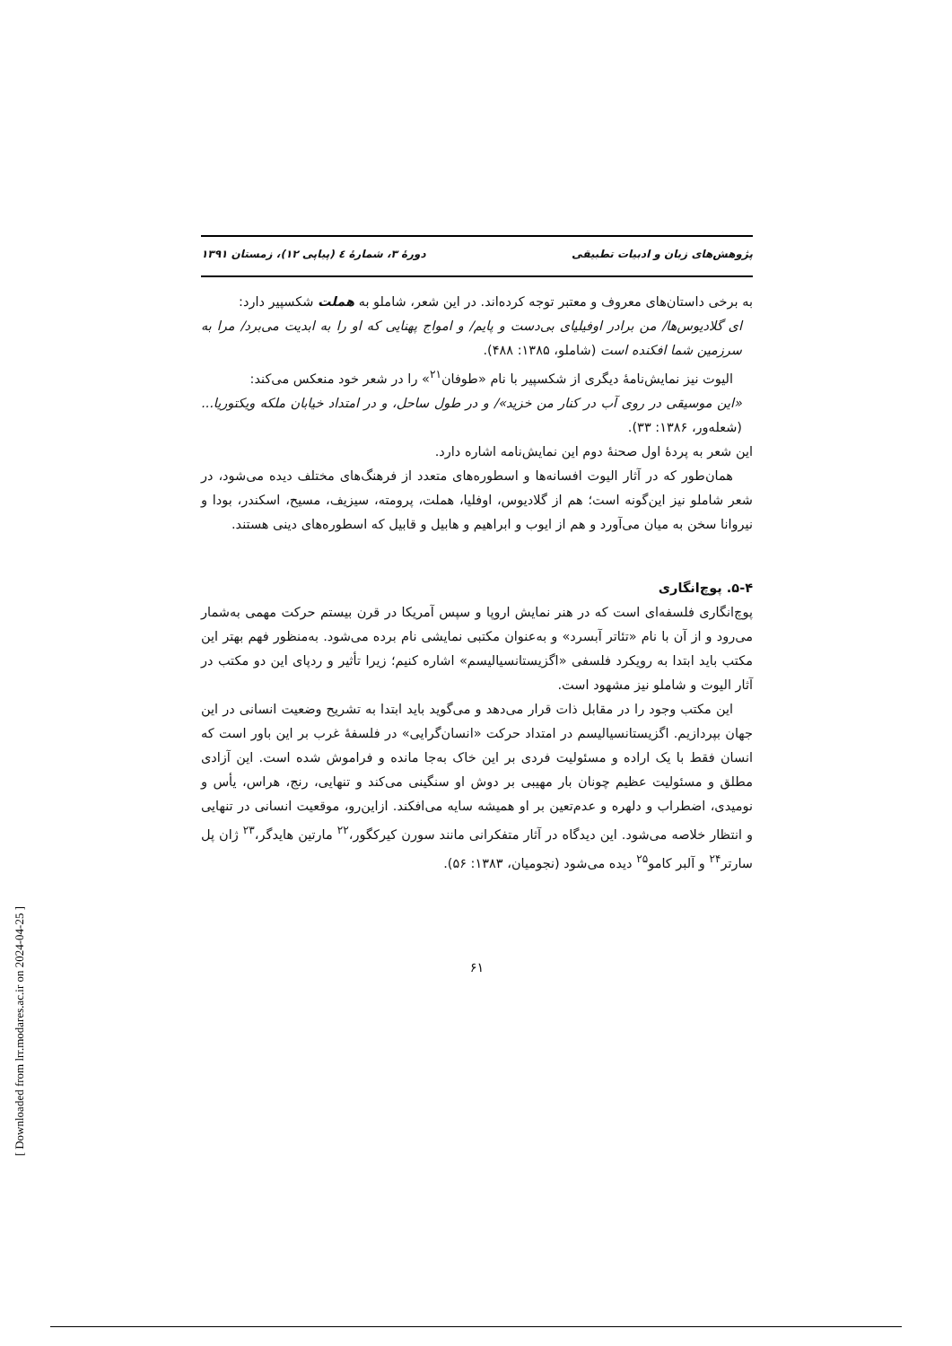پژوهش‌های زبان و ادبیات تطبیقی دورهٔ ۳، شمارهٔ ٤ (پیاپی ۱۲)، زمستان ۱۳۹۱
به برخی داستان‌های معروف و معتبر توجه کرده‌اند. در این شعر، شاملو به هملت شکسپیر دارد:
ای گلادیوس‌ها/ من برادر اوفیلیای بی‌دست و پایم/ و امواج پهنایی که او را به ابدیت می‌برد/ مرا به سرزمین شما افکنده است (شاملو، ۱۳۸۵: ۴۸۸).
الیوت نیز نمایش‌نامهٔ دیگری از شکسپیر با نام «طوفان<sup>۲۱</sup>» را در شعر خود منعکس می‌کند:
«این موسیقی در روی آب در کنار من خزید»/ و در طول ساحل، و در امتداد خیابان ملکه ویکتوریا... (شعله‌ور، ۱۳۸۶: ۳۳).
این شعر به پردهٔ اول صحنهٔ دوم این نمایش‌نامه اشاره دارد.
همان‌طور که در آثار الیوت افسانه‌ها و اسطوره‌های متعدد از فرهنگ‌های مختلف دیده می‌شود، در شعر شاملو نیز این‌گونه است؛ هم از گلادیوس، اوفلیا، هملت، پرومته، سیزیف، مسیح، اسکندر، بودا و نیروانا سخن به میان می‌آورد و هم از ایوب و ابراهیم و هابیل و قابیل که اسطوره‌های دینی هستند.
۵-۴. پوچ‌انگاری
پوچ‌انگاری فلسفه‌ای است که در هنر نمایش اروپا و سپس آمریکا در قرن بیستم حرکت مهمی به‌شمار می‌رود و از آن با نام «تئاتر آبسرد» و به‌عنوان مکتبی نمایشی نام برده می‌شود. به‌منظور فهم بهتر این مکتب باید ابتدا به رویکرد فلسفی «اگزیستانسیالیسم» اشاره کنیم؛ زیرا تأثیر و ردپای این دو مکتب در آثار الیوت و شاملو نیز مشهود است.
این مکتب وجود را در مقابل ذات قرار می‌دهد و می‌گوید باید ابتدا به تشریح وضعیت انسانی در این جهان بپردازیم. اگزیستانسیالیسم در امتداد حرکت «انسان‌گرایی» در فلسفهٔ غرب بر این باور است که انسان فقط با یک اراده و مسئولیت فردی بر این خاک به‌جا مانده و فراموش شده است. این آزادی مطلق و مسئولیت عظیم چونان بار مهیبی بر دوش او سنگینی می‌کند و تنهایی، رنج، هراس، یأس و نومیدی، اضطراب و دلهره و عدم‌تعین بر او همیشه سایه می‌افکند. ازاین‌رو، موقعیت انسانی در تنهایی و انتظار خلاصه می‌شود. این دیدگاه در آثار متفکرانی مانند سورن کیرکگور،<sup>۲۲</sup> مارتین هایدگر،<sup>۲۳</sup> ژان پل سارتر<sup>۲۴</sup> و آلبر کامو<sup>۲۵</sup> دیده می‌شود (نجومیان، ۱۳۸۳: ۵۶).
۶۱
[ Downloaded from lrr.modares.ac.ir on 2024-04-25 ]